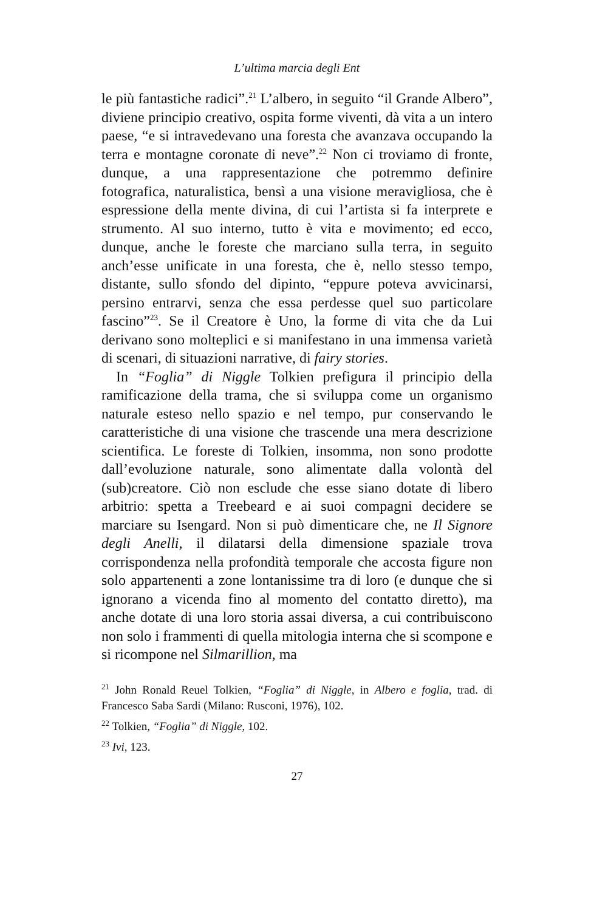L’ultima marcia degli Ent
le più fantastiche radici”.<sup>21</sup> L’albero, in seguito “il Grande Albero”, diviene principio creativo, ospita forme viventi, dà vita a un intero paese, “e si intravedevano una foresta che avanzava occupando la terra e montagne coronate di neve”.<sup>22</sup> Non ci troviamo di fronte, dunque, a una rappresentazione che potremmo definire fotografica, naturalistica, bensì a una visione meravigliosa, che è espressione della mente divina, di cui l’artista si fa interprete e strumento. Al suo interno, tutto è vita e movimento; ed ecco, dunque, anche le foreste che marciano sulla terra, in seguito anch’esse unificate in una foresta, che è, nello stesso tempo, distante, sullo sfondo del dipinto, “eppure poteva avvicinarsi, persino entrarvi, senza che essa perdesse quel suo particolare fascino”<sup>23</sup>. Se il Creatore è Uno, la forme di vita che da Lui derivano sono molteplici e si manifestano in una immensa varietà di scenari, di situazioni narrative, di fairy stories.
In “Foglia” di Niggle Tolkien prefigura il principio della ramificazione della trama, che si sviluppa come un organismo naturale esteso nello spazio e nel tempo, pur conservando le caratteristiche di una visione che trascende una mera descrizione scientifica. Le foreste di Tolkien, insomma, non sono prodotte dall’evoluzione naturale, sono alimentate dalla volontà del (sub)creatore. Ciò non esclude che esse siano dotate di libero arbitrio: spetta a Treebeard e ai suoi compagni decidere se marciare su Isengard. Non si può dimenticare che, ne Il Signore degli Anelli, il dilatarsi della dimensione spaziale trova corrispondenza nella profondità temporale che accosta figure non solo appartenenti a zone lontanissime tra di loro (e dunque che si ignorano a vicenda fino al momento del contatto diretto), ma anche dotate di una loro storia assai diversa, a cui contribuiscono non solo i frammenti di quella mitologia interna che si scompone e si ricompone nel Silmarillion, ma
<sup>21</sup> John Ronald Reuel Tolkien, “Foglia” di Niggle, in Albero e foglia, trad. di Francesco Saba Sardi (Milano: Rusconi, 1976), 102.
<sup>22</sup> Tolkien, “Foglia” di Niggle, 102.
<sup>23</sup> Ivi, 123.
27